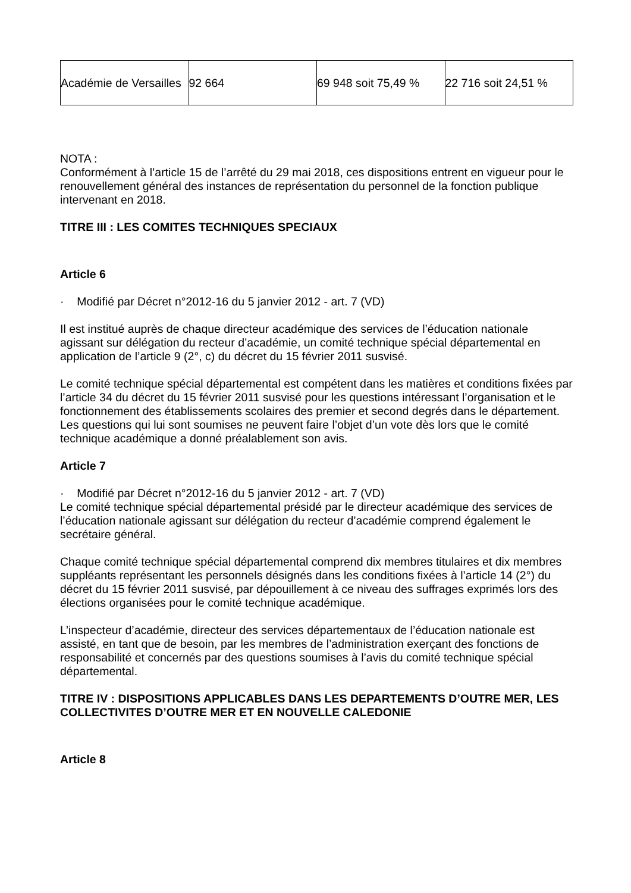| Académie de Versailles | 92 664 | 69 948 soit 75,49 % | 22 716 soit 24,51 % |
NOTA :
Conformément à l’article 15 de l’arrêté du 29 mai 2018, ces dispositions entrent en vigueur pour le renouvellement général des instances de représentation du personnel de la fonction publique intervenant en 2018.
TITRE III : LES COMITES TECHNIQUES SPECIAUX
Article 6
· Modifié par Décret n°2012-16 du 5 janvier 2012 - art. 7 (VD)
Il est institué auprès de chaque directeur académique des services de l’éducation nationale agissant sur délégation du recteur d’académie, un comité technique spécial départemental en application de l’article 9 (2°, c) du décret du 15 février 2011 susvisé.
Le comité technique spécial départemental est compétent dans les matières et conditions fixées par l’article 34 du décret du 15 février 2011 susvisé pour les questions intéressant l’organisation et le fonctionnement des établissements scolaires des premier et second degrés dans le département. Les questions qui lui sont soumises ne peuvent faire l’objet d’un vote dès lors que le comité technique académique a donné préalablement son avis.
Article 7
· Modifié par Décret n°2012-16 du 5 janvier 2012 - art. 7 (VD)
Le comité technique spécial départemental présidé par le directeur académique des services de l’éducation nationale agissant sur délégation du recteur d’académie comprend également le secrétaire général.
Chaque comité technique spécial départemental comprend dix membres titulaires et dix membres suppléants représentant les personnels désignés dans les conditions fixées à l’article 14 (2°) du décret du 15 février 2011 susvisé, par dépouillement à ce niveau des suffrages exprimés lors des élections organisées pour le comité technique académique.
L’inspecteur d’académie, directeur des services départementaux de l’éducation nationale est assisté, en tant que de besoin, par les membres de l’administration exerçant des fonctions de responsabilité et concernés par des questions soumises à l’avis du comité technique spécial départemental.
TITRE IV : DISPOSITIONS APPLICABLES DANS LES DEPARTEMENTS D’OUTRE MER, LES COLLECTIVITES D’OUTRE MER ET EN NOUVELLE CALEDONIE
Article 8